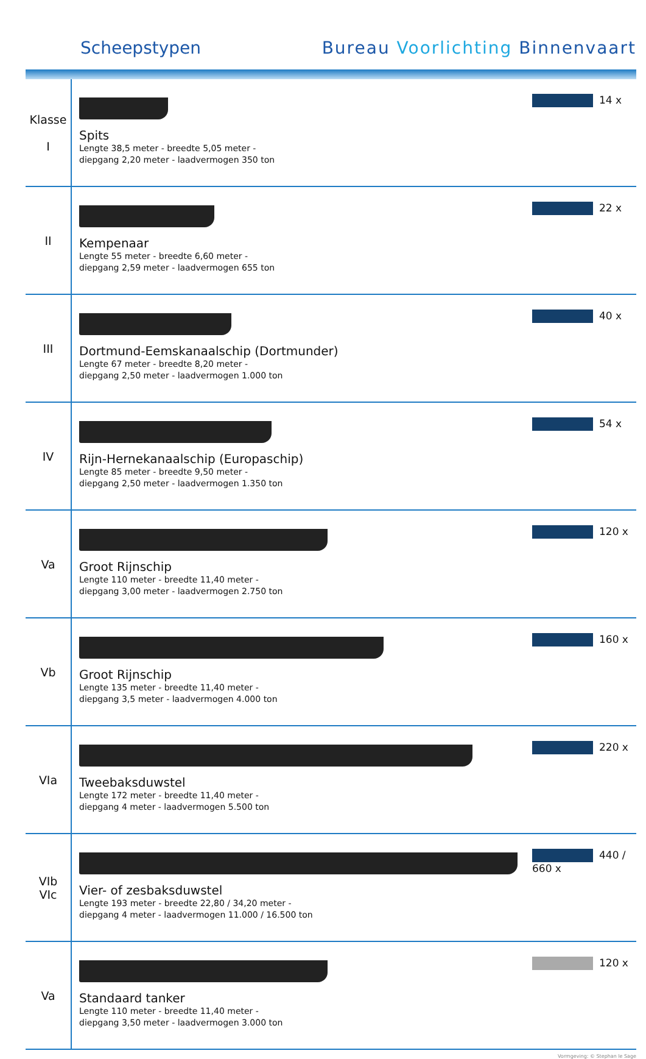Scheepstypen Bureau Voorlichting Binnenvaart
| Klasse I | Spits Lengte 38,5 meter - breedte 5,05 meter - diepgang 2,20 meter - laadvermogen 350 ton | 14 x |
| II | Kempenaar Lengte 55 meter - breedte 6,60 meter - diepgang 2,59 meter - laadvermogen 655 ton | 22 x |
| III | Dortmund-Eemskanaalschip (Dortmunder) Lengte 67 meter - breedte 8,20 meter - diepgang 2,50 meter - laadvermogen 1.000 ton | 40 x |
| IV | Rijn-Hernekanaalschip (Europaschip) Lengte 85 meter - breedte 9,50 meter - diepgang 2,50 meter - laadvermogen 1.350 ton | 54 x |
| Va | Groot Rijnschip Lengte 110 meter - breedte 11,40 meter - diepgang 3,00 meter - laadvermogen 2.750 ton | 120 x |
| Vb | Groot Rijnschip Lengte 135 meter - breedte 11,40 meter - diepgang 3,5 meter - laadvermogen 4.000 ton | 160 x |
| VIa | Tweebaksduwstel Lengte 172 meter - breedte 11,40 meter - diepgang 4 meter - laadvermogen 5.500 ton | 220 x |
| VIb VIc | Vier- of zesbaksduwstel Lengte 193 meter - breedte 22,80 / 34,20 meter - diepgang 4 meter - laadvermogen 11.000 / 16.500 ton | 440 / 660 x |
| Va | Standaard tanker Lengte 110 meter - breedte 11,40 meter - diepgang 3,50 meter - laadvermogen 3.000 ton | 120 x |
Vormgeving: © Stephan le Sage